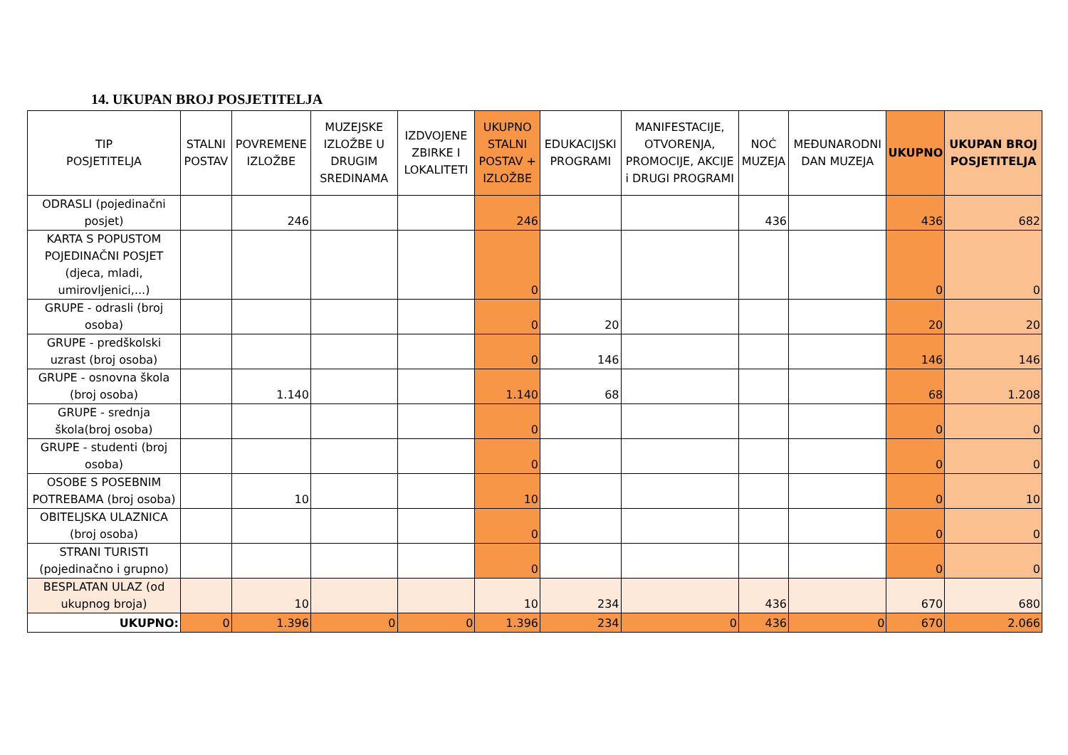14. UKUPAN BROJ POSJETITELJA
| TIP POSJETITELJA | STALNI POSTAV | POVREMENE IZLOŽBE | MUZEJSKE IZLOŽBE U DRUGIM SREDINAMA | IZDVOJENE ZBIRKE I LOKALITETI | UKUPNO STALNI POSTAV + IZLOŽBE | EDUKACIJSKI PROGRAMI | MANIFESTACIJE, OTVORENJA, PROMOCIJE, AKCIJE i DRUGI PROGRAMI | NOĆ MUZEJA | MEĐUNARODNI DAN MUZEJA | UKUPNO | UKUPAN BROJ POSJETITELJA |
| --- | --- | --- | --- | --- | --- | --- | --- | --- | --- | --- | --- |
| ODRASLI (pojedinačni posjet) | | 246 | | | 246 | | | 436 | | 436 | 682 |
| KARTA S POPUSTOM POJEDINAČNI POSJET (djeca, mladi, umirovljenici,...) | | | | | 0 | | | | | 0 | 0 |
| GRUPE - odrasli (broj osoba) | | | | | 0 | 20 | | | | 20 | 20 |
| GRUPE - predškolski uzrast (broj osoba) | | | | | 0 | 146 | | | | 146 | 146 |
| GRUPE - osnovna škola (broj osoba) | | 1.140 | | | 1.140 | 68 | | | | 68 | 1.208 |
| GRUPE - srednja škola(broj osoba) | | | | | 0 | | | | | 0 | 0 |
| GRUPE - studenti (broj osoba) | | | | | 0 | | | | | 0 | 0 |
| OSOBE S POSEBNIM POTREBAMA (broj osoba) | | 10 | | | 10 | | | | | 0 | 10 |
| OBITELJSKA ULAZNICA (broj osoba) | | | | | 0 | | | | | 0 | 0 |
| STRANI TURISTI (pojedinačno i grupno) | | | | | 0 | | | | | 0 | 0 |
| BESPLATAN ULAZ (od ukupnog broja) | | 10 | | | 10 | 234 | | 436 | | 670 | 680 |
| UKUPNO: | 0 | 1.396 | 0 | 0 | 1.396 | 234 | 0 | 436 | 0 | 670 | 2.066 |